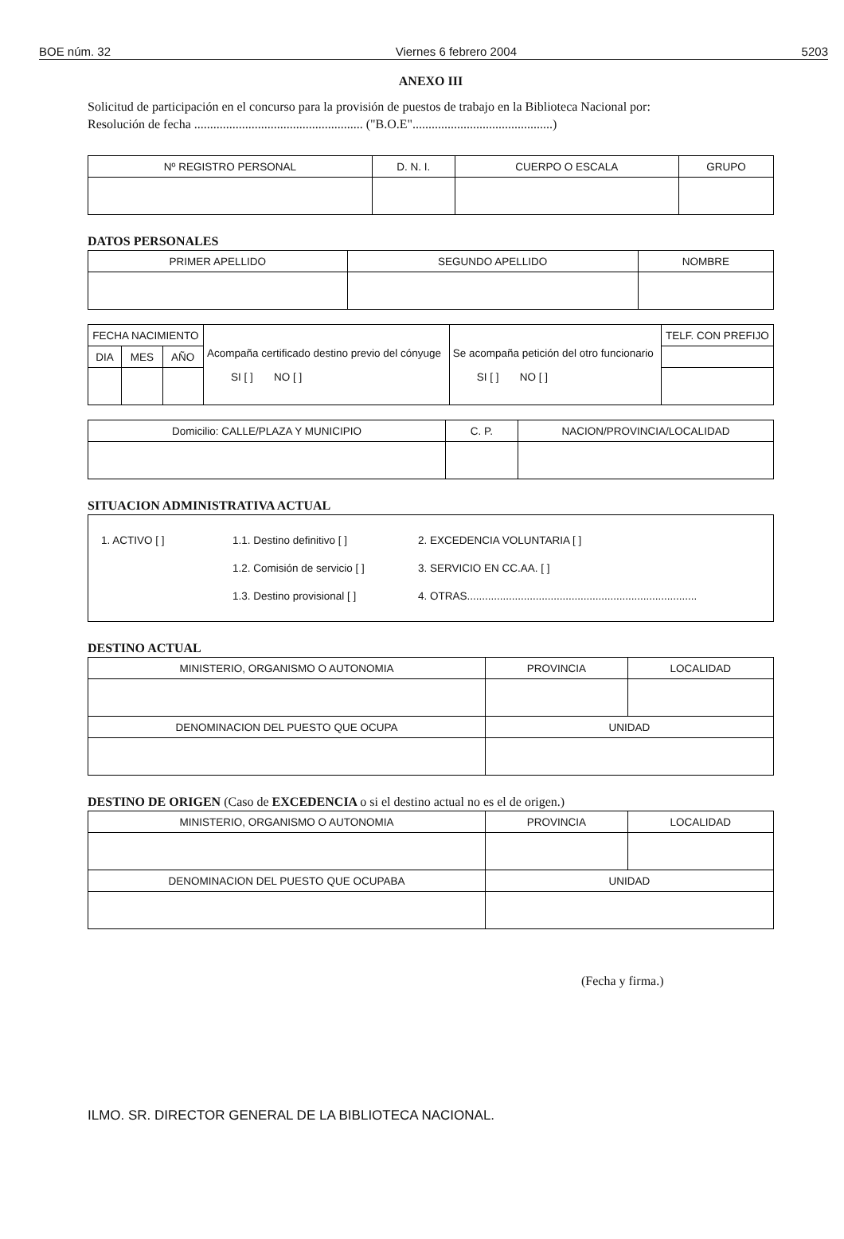BOE núm. 32 Viernes 6 febrero 2004 5203
ANEXO III
Solicitud de participación en el concurso para la provisión de puestos de trabajo en la Biblioteca Nacional por:
Resolución de fecha ..................................................... ("B.O.E"............................................)
| Nº REGISTRO PERSONAL | D. N. I. | CUERPO O ESCALA | GRUPO |
| --- | --- | --- | --- |
DATOS PERSONALES
| PRIMER APELLIDO | SEGUNDO APELLIDO | NOMBRE |
| --- | --- | --- |
| FECHA NACIMIENTO | | | Acompaña certificado destino previo del cónyuge SI [ ] NO [ ] | Se acompaña petición del otro funcionario SI [ ] NO [ ] | TELF. CON PREFIJO |
| DIA | MES | AÑO | | | |
| Domicilio: CALLE/PLAZA Y MUNICIPIO | C. P. | NACION/PROVINCIA/LOCALIDAD |
| --- | --- | --- |
SITUACION ADMINISTRATIVA ACTUAL
1. ACTIVO [ ] 1.1. Destino definitivo [ ] 2. EXCEDENCIA VOLUNTARIA [ ]
1.2. Comisión de servicio [ ] 3. SERVICIO EN CC.AA. [ ]
1.3. Destino provisional [ ] 4. OTRAS.............................................................................
DESTINO ACTUAL
| MINISTERIO, ORGANISMO O AUTONOMIA | PROVINCIA | LOCALIDAD |
| --- | --- | --- |
| DENOMINACION DEL PUESTO QUE OCUPA | UNIDAD | |
DESTINO DE ORIGEN (Caso de EXCEDENCIA o si el destino actual no es el de origen.)
| MINISTERIO, ORGANISMO O AUTONOMIA | PROVINCIA | LOCALIDAD |
| --- | --- | --- |
| DENOMINACION DEL PUESTO QUE OCUPABA | UNIDAD | |
(Fecha y firma.)
ILMO. SR. DIRECTOR GENERAL DE LA BIBLIOTECA NACIONAL.